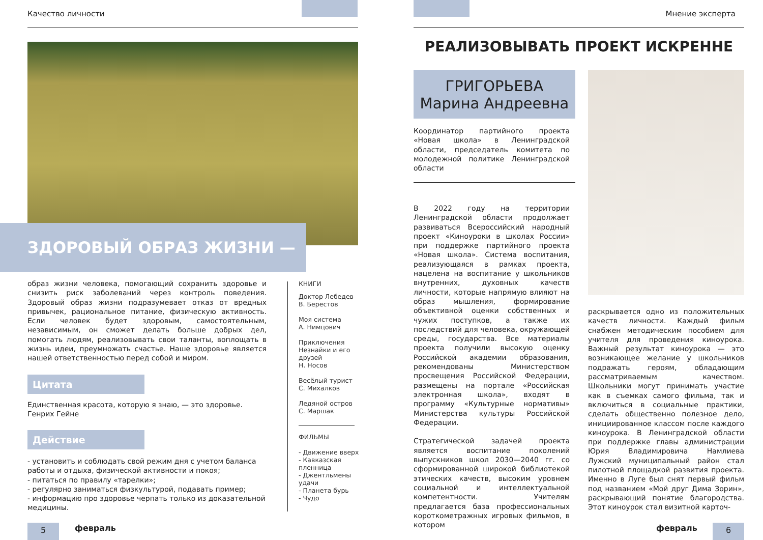Качество личности
ЗДОРОВЫЙ ОБРАЗ ЖИЗНИ —
образ жизни человека, помогающий сохранить здоровье и снизить риск заболеваний через контроль поведения. Здоровый образ жизни подразумевает отказ от вредных привычек, рациональное питание, физическую активность. Если человек будет здоровым, самостоятельным, независимым, он сможет делать больше добрых дел, помогать людям, реализовывать свои таланты, воплощать в жизнь идеи, преумножать счастье. Наше здоровье является нашей ответственностью перед собой и миром.
Цитата
Единственная красота, которую я знаю, — это здоровье.
Генрих Гейне
Действие
- установить и соблюдать свой режим дня с учетом баланса работы и отдыха, физической активности и покоя;
- питаться по правилу «тарелки»;
- регулярно заниматься физкультурой, подавать пример;
- информацию про здоровье черпать только из доказательной медицины.
КНИГИ
Доктор Лебедев
В. Берестов
Моя система
А. Нимцович
Приключения Незнайки и его друзей
Н. Носов
Весёлый турист
С. Михалков
Ледяной остров
С. Маршак
ФИЛЬМЫ
- Движение вверх
- Кавказская пленница
- Джентльмены удачи
- Планета бурь
- Чудо
5 февраль
Мнение эксперта
РЕАЛИЗОВЫВАТЬ ПРОЕКТ ИСКРЕННЕ
ГРИГОРЬЕВА
Марина Андреевна
Координатор партийного проекта «Новая школа» в Ленинградской области, председатель комитета по молодежной политике Ленинградской области
В 2022 году на территории Ленинградской области продолжает развиваться Всероссийский народный проект «Киноуроки в школах России» при поддержке партийного проекта «Новая школа». Система воспитания, реализующаяся в рамках проекта, нацелена на воспитание у школьников внутренних, духовных качеств личности, которые напрямую влияют на образ мышления, формирование объективной оценки собственных и чужих поступков, а также их последствий для человека, окружающей среды, государства. Все материалы проекта получили высокую оценку Российской академии образования, рекомендованы Министерством просвещения Российской Федерации, размещены на портале «Российская электронная школа», входят в программу «Культурные нормативы» Министерства культуры Российской Федерации.
Стратегической задачей проекта является воспитание поколений выпускников школ 2030—2040 гг. со сформированной широкой библиотекой этических качеств, высоким уровнем социальной и интеллектуальной компетентности. Учителям предлагается база профессиональных короткометражных игровых фильмов, в котором
раскрывается одно из положительных качеств личности. Каждый фильм снабжен методическим пособием для учителя для проведения киноурока. Важный результат киноурока — это возникающее желание у школьников подражать героям, обладающим рассматриваемым качеством. Школьники могут принимать участие как в съемках самого фильма, так и включиться в социальные практики, сделать общественно полезное дело, инициированное классом после каждого киноурока. В Ленинградской области при поддержке главы администрации Юрия Владимировича Намлиева Лужский муниципальный район стал пилотной площадкой развития проекта. Именно в Луге был снят первый фильм под названием «Мой друг Дима Зорин», раскрывающий понятие благородства. Этот киноурок стал визитной карточ-
февраль 6